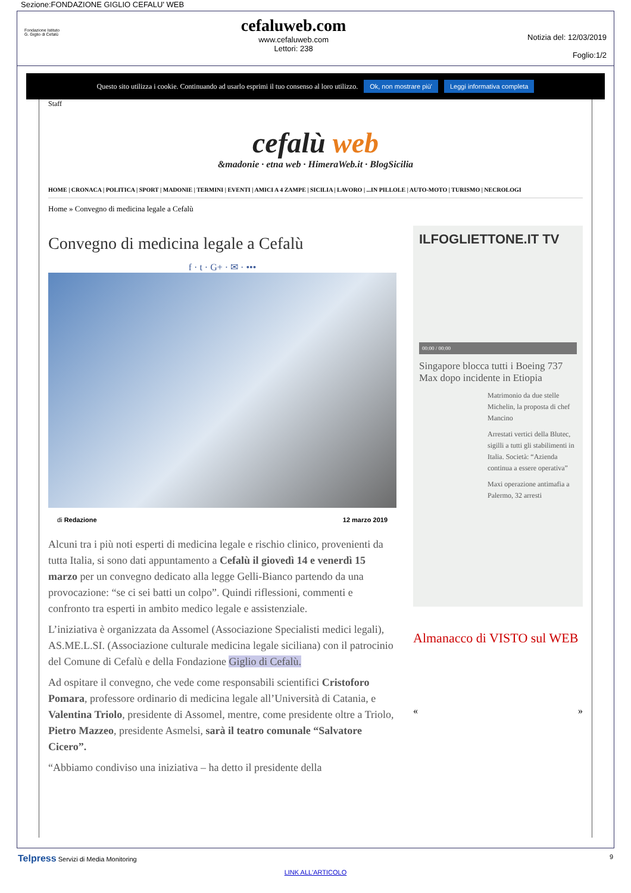Sezione:FONDAZIONE GIGLIO CEFALU' WEB
Fondazione Istituto
G. Giglio di Cefalù
cefaluweb.com
www.cefaluweb.com
Lettori: 238
Notizia del: 12/03/2019
Foglio:1/2
Questo sito utilizza i cookie. Continuando ad usarlo esprimi il tuo consenso al loro utilizzo. Ok, non mostrare più' Leggi informativa completa
Staff
cefalù web
&madonie · etna web · HimeraWeb.it · BlogSicilia
HOME | CRONACA | POLITICA | SPORT | MADONIE | TERMINI | EVENTI | AMICI A 4 ZAMPE | SICILIA | LAVORO | ...IN PILLOLE | AUTO-MOTO | TURISMO | NECROLOGI
Home » Convegno di medicina legale a Cefalù
Convegno di medicina legale a Cefalù
f · t · G+ · ✉ · •••
di Redazione 12 marzo 2019
Alcuni tra i più noti esperti di medicina legale e rischio clinico, provenienti da tutta Italia, si sono dati appuntamento a Cefalù il giovedì 14 e venerdì 15 marzo per un convegno dedicato alla legge Gelli-Bianco partendo da una provocazione: “se ci sei batti un colpo”. Quindi riflessioni, commenti e confronto tra esperti in ambito medico legale e assistenziale.
L’iniziativa è organizzata da Assomel (Associazione Specialisti medici legali), AS.ME.L.SI. (Associazione culturale medicina legale siciliana) con il patrocinio del Comune di Cefalù e della Fondazione Giglio di Cefalù.
Ad ospitare il convegno, che vede come responsabili scientifici Cristoforo Pomara, professore ordinario di medicina legale all’Università di Catania, e Valentina Triolo, presidente di Assomel, mentre, come presidente oltre a Triolo, Pietro Mazzeo, presidente Asmelsi, sarà il teatro comunale “Salvatore Cicero”.
“Abbiamo condiviso una iniziativa – ha detto il presidente della
ILFOGLIETTONE.IT TV
00:00 / 00:00
Singapore blocca tutti i Boeing 737 Max dopo incidente in Etiopia
Matrimonio da due stelle Michelin, la proposta di chef Mancino
Arrestati vertici della Blutec, sigilli a tutti gli stabilimenti in Italia. Società: “Azienda continua a essere operativa”
Maxi operazione antimafia a Palermo, 32 arresti
Almanacco di VISTO sul WEB
« »
Telpress Servizi di Media Monitoring 9
LINK ALL'ARTICOLO